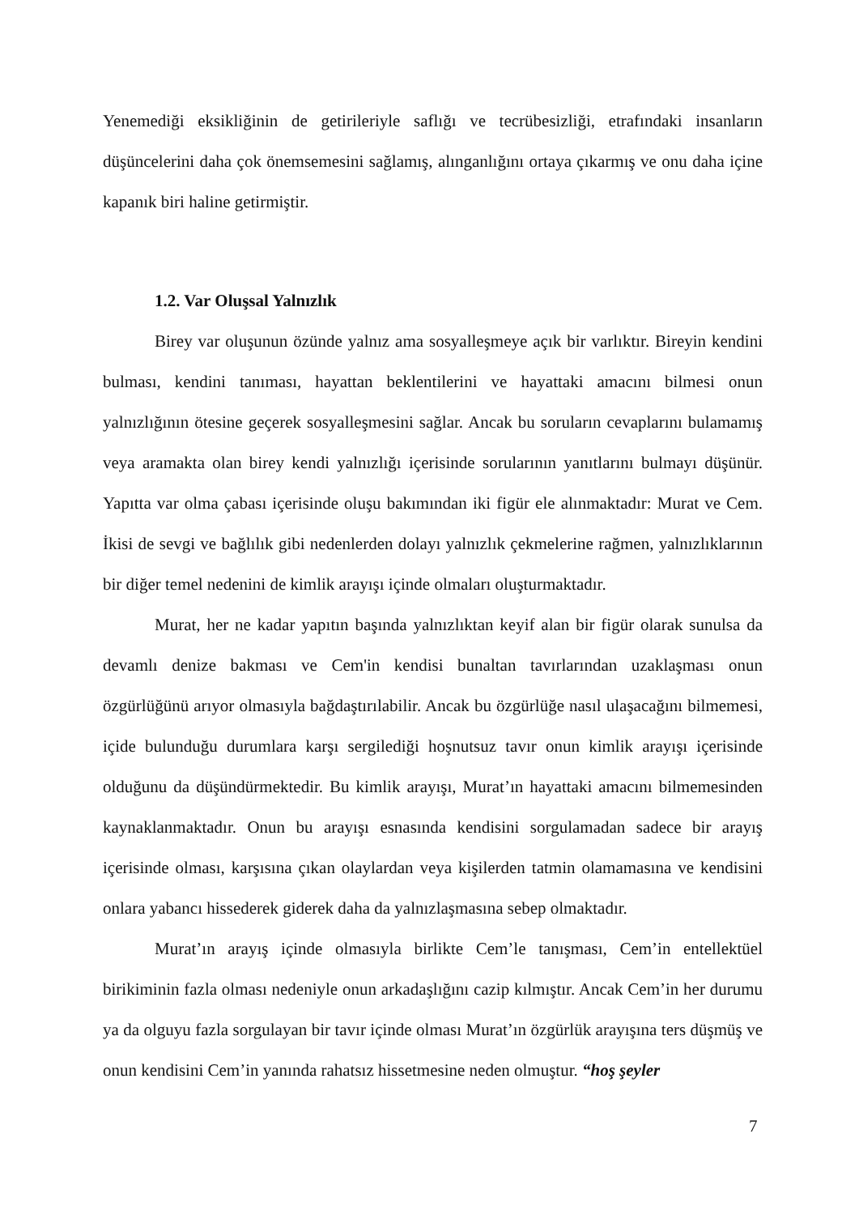Yenemediği eksikliğinin de getirileriyle saflığı ve tecrübesizliği, etrafındaki insanların düşüncelerini daha çok önemsemesini sağlamış, alınganlığını ortaya çıkarmış ve onu daha içine kapanık biri haline getirmiştir.
1.2. Var Oluşsal Yalnızlık
Birey var oluşunun özünde yalnız ama sosyalleşmeye açık bir varlıktır. Bireyin kendini bulması, kendini tanıması, hayattan beklentilerini ve hayattaki amacını bilmesi onun yalnızlığının ötesine geçerek sosyalleşmesini sağlar. Ancak bu soruların cevaplarını bulamamış veya aramakta olan birey kendi yalnızlığı içerisinde sorularının yanıtlarını bulmayı düşünür. Yapıtta var olma çabası içerisinde oluşu bakımından iki figür ele alınmaktadır: Murat ve Cem. İkisi de sevgi ve bağlılık gibi nedenlerden dolayı yalnızlık çekmelerine rağmen, yalnızlıklarının bir diğer temel nedenini de kimlik arayışı içinde olmaları oluşturmaktadır.
Murat, her ne kadar yapıtın başında yalnızlıktan keyif alan bir figür olarak sunulsa da devamlı denize bakması ve Cem'in kendisi bunaltan tavırlarından uzaklaşması onun özgürlüğünü arıyor olmasıyla bağdaştırılabilir. Ancak bu özgürlüğe nasıl ulaşacağını bilmemesi, içide bulunduğu durumlara karşı sergilediği hoşnutsuz tavır onun kimlik arayışı içerisinde olduğunu da düşündürmektedir. Bu kimlik arayışı, Murat’ın hayattaki amacını bilmemesinden kaynaklanmaktadır. Onun bu arayışı esnasında kendisini sorgulamadan sadece bir arayış içerisinde olması, karşısına çıkan olaylardan veya kişilerden tatmin olamamasına ve kendisini onlara yabancı hissederek giderek daha da yalnızlaşmasına sebep olmaktadır.
Murat’ın arayış içinde olmasıyla birlikte Cem’le tanışması, Cem’in entellektüel birikiminin fazla olması nedeniyle onun arkadaşlığını cazip kılmıştır. Ancak Cem’in her durumu ya da olguyu fazla sorgulayan bir tavır içinde olması Murat’ın özgürlük arayışına ters düşmüş ve onun kendisini Cem’in yanında rahatsız hissetmesine neden olmuştur. “hoş şeyler
7